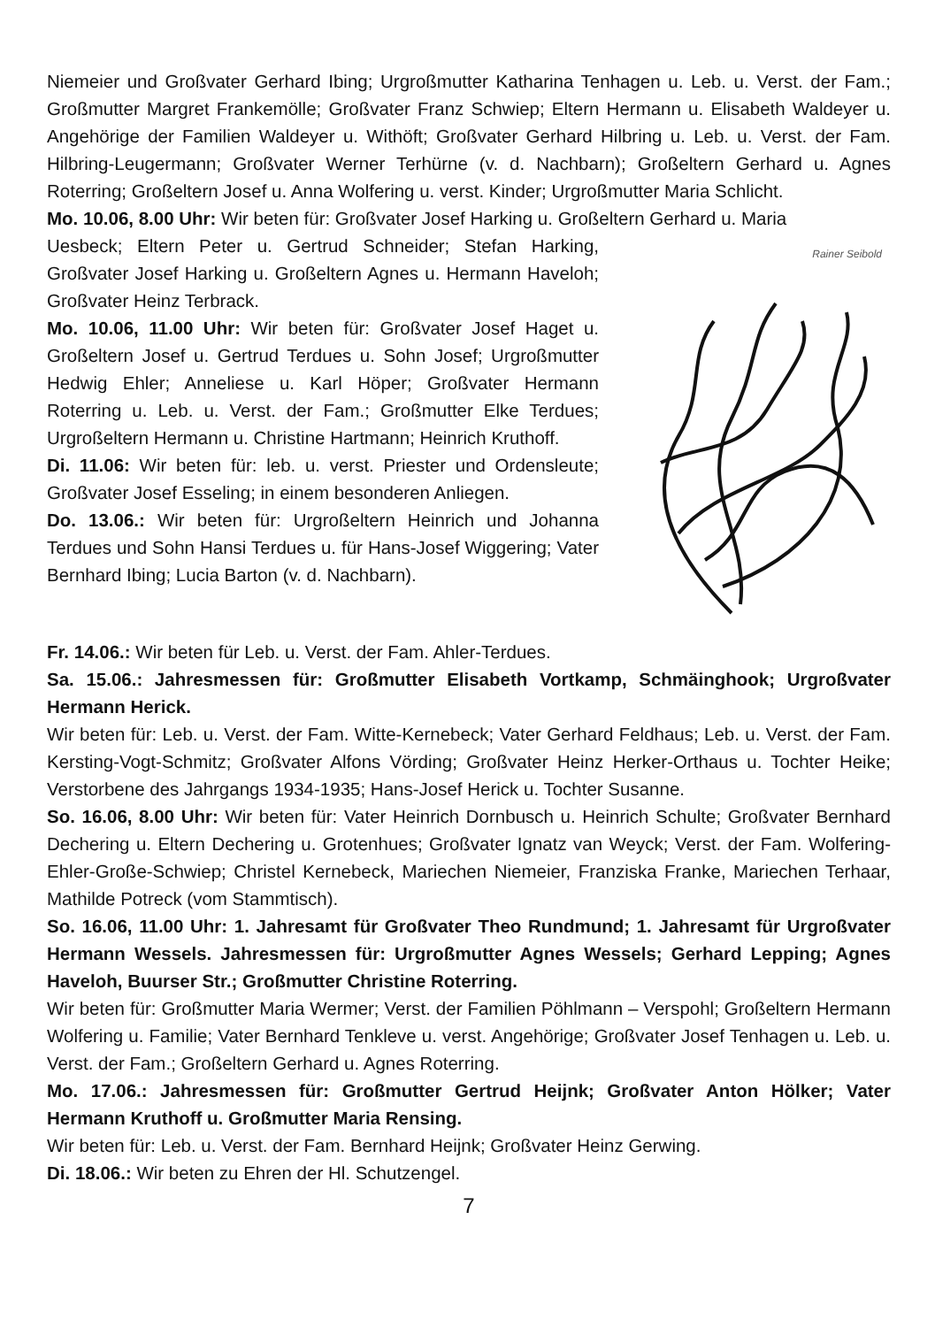Niemeier und Großvater Gerhard Ibing; Urgroßmutter Katharina Tenhagen u. Leb. u. Verst. der Fam.; Großmutter Margret Frankemölle; Großvater Franz Schwiep; Eltern Hermann u. Elisabeth Waldeyer u. Angehörige der Familien Waldeyer u. Withöft; Großvater Gerhard Hilbring u. Leb. u. Verst. der Fam. Hilbring-Leugermann; Großvater Werner Terhürne (v. d. Nachbarn); Großeltern Gerhard u. Agnes Roterring; Großeltern Josef u. Anna Wolfering u. verst. Kinder; Urgroßmutter Maria Schlicht.
Mo. 10.06, 8.00 Uhr: Wir beten für: Großvater Josef Harking u. Großeltern Gerhard u. Maria
Uesbeck; Eltern Peter u. Gertrud Schneider; Stefan Harking, Großvater Josef Harking u. Großeltern Agnes u. Hermann Haveloh; Großvater Heinz Terbrack.
Mo. 10.06, 11.00 Uhr: Wir beten für: Großvater Josef Haget u. Großeltern Josef u. Gertrud Terdues u. Sohn Josef; Urgroßmutter Hedwig Ehler; Anneliese u. Karl Höper; Großvater Hermann Roterring u. Leb. u. Verst. der Fam.; Großmutter Elke Terdues; Urgroßeltern Hermann u. Christine Hartmann; Heinrich Kruthoff.
Di. 11.06: Wir beten für: leb. u. verst. Priester und Ordensleute; Großvater Josef Esseling; in einem besonderen Anliegen.
Do. 13.06.: Wir beten für: Urgroßeltern Heinrich und Johanna Terdues und Sohn Hansi Terdues u. für Hans-Josef Wiggering; Vater Bernhard Ibing; Lucia Barton (v. d. Nachbarn).
Rainer Seibold
Fr. 14.06.: Wir beten für Leb. u. Verst. der Fam. Ahler-Terdues.
Sa. 15.06.: Jahresmessen für: Großmutter Elisabeth Vortkamp, Schmäinghook; Urgroßvater Hermann Herick.
Wir beten für: Leb. u. Verst. der Fam. Witte-Kernebeck; Vater Gerhard Feldhaus; Leb. u. Verst. der Fam. Kersting-Vogt-Schmitz; Großvater Alfons Vörding; Großvater Heinz Herker-Orthaus u. Tochter Heike; Verstorbene des Jahrgangs 1934-1935; Hans-Josef Herick u. Tochter Susanne.
So. 16.06, 8.00 Uhr: Wir beten für: Vater Heinrich Dornbusch u. Heinrich Schulte; Großvater Bernhard Dechering u. Eltern Dechering u. Grotenhues; Großvater Ignatz van Weyck; Verst. der Fam. Wolfering-Ehler-Große-Schwiep; Christel Kernebeck, Mariechen Niemeier, Franziska Franke, Mariechen Terhaar, Mathilde Potreck (vom Stammtisch).
So. 16.06, 11.00 Uhr: 1. Jahresamt für Großvater Theo Rundmund; 1. Jahresamt für Urgroßvater Hermann Wessels. Jahresmessen für: Urgroßmutter Agnes Wessels; Gerhard Lepping; Agnes Haveloh, Buurser Str.; Großmutter Christine Roterring.
Wir beten für: Großmutter Maria Wermer; Verst. der Familien Pöhlmann – Verspohl; Großeltern Hermann Wolfering u. Familie; Vater Bernhard Tenkleve u. verst. Angehörige; Großvater Josef Tenhagen u. Leb. u. Verst. der Fam.; Großeltern Gerhard u. Agnes Roterring.
Mo. 17.06.: Jahresmessen für: Großmutter Gertrud Heijnk; Großvater Anton Hölker; Vater Hermann Kruthoff u. Großmutter Maria Rensing.
Wir beten für: Leb. u. Verst. der Fam. Bernhard Heijnk; Großvater Heinz Gerwing.
Di. 18.06.: Wir beten zu Ehren der Hl. Schutzengel.
7